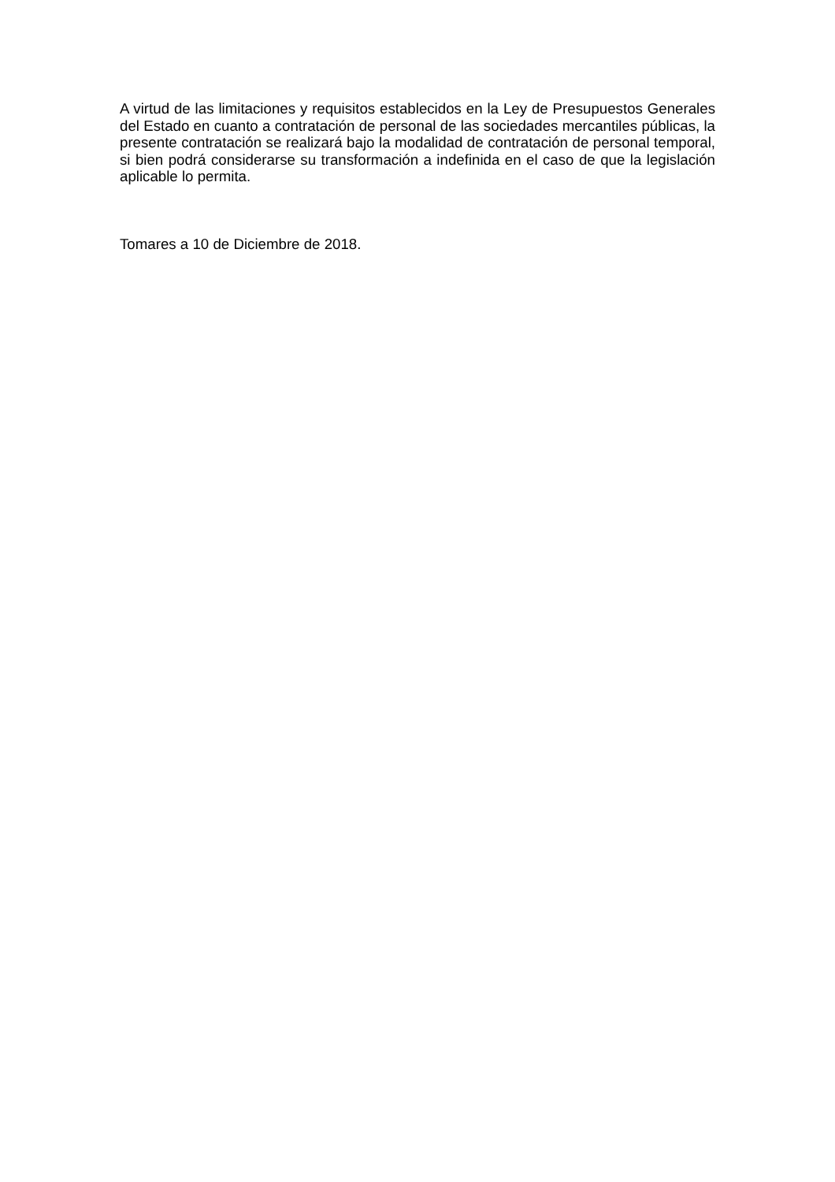A virtud de las limitaciones y requisitos establecidos en la Ley de Presupuestos Generales del Estado en cuanto a contratación de personal de las sociedades mercantiles públicas, la presente contratación se realizará bajo la modalidad de contratación de personal temporal, si bien podrá considerarse su transformación a indefinida en el caso de que la legislación aplicable lo permita.
Tomares a 10 de Diciembre de 2018.